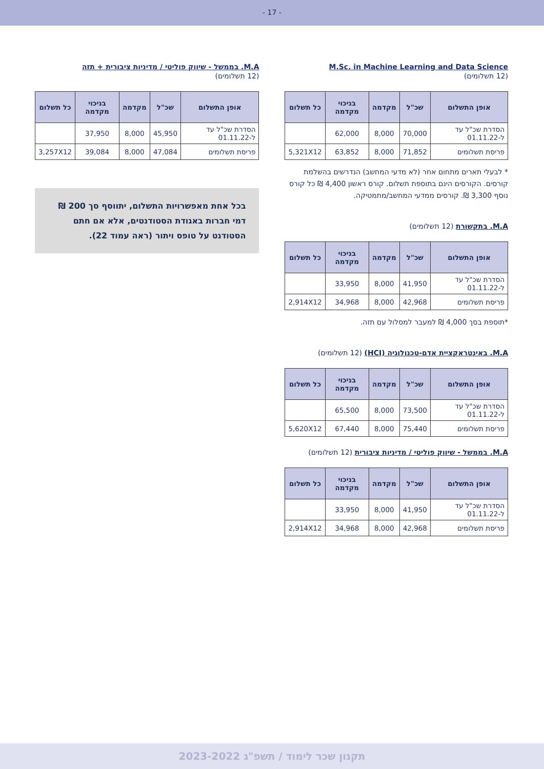- 17 -
M.Sc. in Machine Learning and Data Science
(12 תשלומים)
| אופן התשלום | שכ"ל | מקדמה | בניכוי מקדמה | כל תשלום |
| --- | --- | --- | --- | --- |
| הסדרת שכ"ל עד ל-01.11.22 | 70,000 | 8,000 | 62,000 | |
| פריסת תשלומים | 71,852 | 8,000 | 63,852 | 5,321X12 |
* לבעלי תארים מתחום אחר (לא מדעי המחשב) הנדרשים בהשלמת קורסים. הקורסים הינם בתוספת תשלום. קורס ראשון 4,400 ₪ כל קורס נוסף 3,300 ₪. קורסים ממדעי המחשב/מתמטיקה.
M.A. בתקשורת (12 תשלומים)
| אופן התשלום | שכ"ל | מקדמה | בניכוי מקדמה | כל תשלום |
| --- | --- | --- | --- | --- |
| הסדרת שכ"ל עד ל-01.11.22 | 41,950 | 8,000 | 33,950 | |
| פריסת תשלומים | 42,968 | 8,000 | 34,968 | 2,914X12 |
*תוספת בסך 4,000 ₪ למעבר למסלול עם תזה.
M.A. באינטראקציית אדם-טכנולוגיה (HCI) (12 תשלומים)
| אופן התשלום | שכ"ל | מקדמה | בניכוי מקדמה | כל תשלום |
| --- | --- | --- | --- | --- |
| הסדרת שכ"ל עד ל-01.11.22 | 73,500 | 8,000 | 65,500 | |
| פריסת תשלומים | 75,440 | 8,000 | 67,440 | 5,620X12 |
M.A. בממשל - שיווק פוליטי / מדיניות ציבורית (12 תשלומים)
| אופן התשלום | שכ"ל | מקדמה | בניכוי מקדמה | כל תשלום |
| --- | --- | --- | --- | --- |
| הסדרת שכ"ל עד ל-01.11.22 | 41,950 | 8,000 | 33,950 | |
| פריסת תשלומים | 42,968 | 8,000 | 34,968 | 2,914X12 |
M.A. בממשל - שיווק פוליטי / מדיניות ציבורית + תזה
(12 תשלומים)
| אופן התשלום | שכ"ל | מקדמה | בניכוי מקדמה | כל תשלום |
| --- | --- | --- | --- | --- |
| הסדרת שכ"ל עד ל-01.11.22 | 45,950 | 8,000 | 37,950 | |
| פריסת תשלומים | 47,084 | 8,000 | 39,084 | 3,257X12 |
בכל אחת מאפשרויות התשלום, יתווסף סך 200 ₪ דמי חברות באגודת הסטודנטים, אלא אם חתם הסטודנט על טופס ויתור (ראה עמוד 22).
תקנון שכר לימוד / תשפ"ג 2023-2022